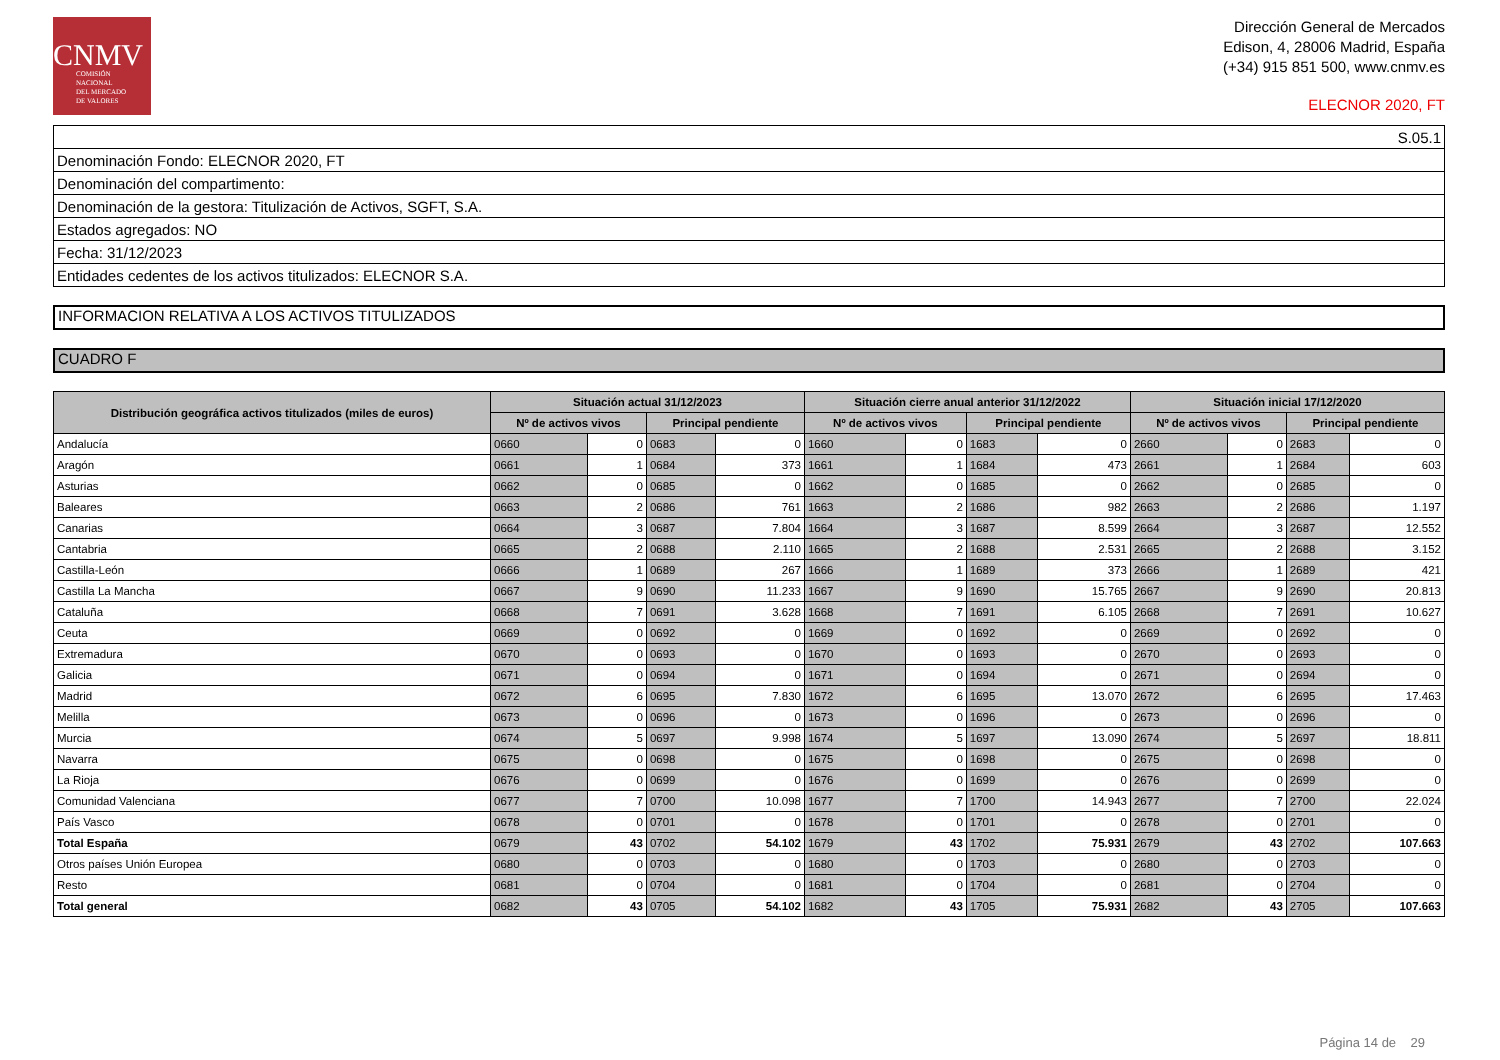CNMV
COMISIÓN
NACIONAL
DEL MERCADO
DE VALORES
Dirección General de Mercados
Edison, 4, 28006 Madrid, España
(+34) 915 851 500, www.cnmv.es
ELECNOR 2020, FT
| S.05.1 |
| Denominación Fondo: ELECNOR 2020, FT |
| Denominación del compartimento: |
| Denominación de la gestora: Titulización de Activos, SGFT, S.A. |
| Estados agregados: NO |
| Fecha: 31/12/2023 |
| Entidades cedentes de los activos titulizados: ELECNOR S.A. |
INFORMACION RELATIVA A LOS ACTIVOS TITULIZADOS
CUADRO F
| Distribución geográfica activos titulizados (miles de euros) | Situación actual 31/12/2023 | | | | Situación cierre anual anterior 31/12/2022 | | | | Situación inicial 17/12/2020 | | | |
| --- | --- | --- | --- | --- | --- | --- | --- | --- | --- | --- | --- | --- |
| | Nº de activos vivos | | Principal pendiente | | Nº de activos vivos | | Principal pendiente | | Nº de activos vivos | | Principal pendiente | |
| Andalucía | 0660 | 0 | 0683 | 0 | 1660 | 0 | 1683 | 0 | 2660 | 0 | 2683 | 0 |
| Aragón | 0661 | 1 | 0684 | 373 | 1661 | 1 | 1684 | 473 | 2661 | 1 | 2684 | 603 |
| Asturias | 0662 | 0 | 0685 | 0 | 1662 | 0 | 1685 | 0 | 2662 | 0 | 2685 | 0 |
| Baleares | 0663 | 2 | 0686 | 761 | 1663 | 2 | 1686 | 982 | 2663 | 2 | 2686 | 1.197 |
| Canarias | 0664 | 3 | 0687 | 7.804 | 1664 | 3 | 1687 | 8.599 | 2664 | 3 | 2687 | 12.552 |
| Cantabria | 0665 | 2 | 0688 | 2.110 | 1665 | 2 | 1688 | 2.531 | 2665 | 2 | 2688 | 3.152 |
| Castilla-León | 0666 | 1 | 0689 | 267 | 1666 | 1 | 1689 | 373 | 2666 | 1 | 2689 | 421 |
| Castilla La Mancha | 0667 | 9 | 0690 | 11.233 | 1667 | 9 | 1690 | 15.765 | 2667 | 9 | 2690 | 20.813 |
| Cataluña | 0668 | 7 | 0691 | 3.628 | 1668 | 7 | 1691 | 6.105 | 2668 | 7 | 2691 | 10.627 |
| Ceuta | 0669 | 0 | 0692 | 0 | 1669 | 0 | 1692 | 0 | 2669 | 0 | 2692 | 0 |
| Extremadura | 0670 | 0 | 0693 | 0 | 1670 | 0 | 1693 | 0 | 2670 | 0 | 2693 | 0 |
| Galicia | 0671 | 0 | 0694 | 0 | 1671 | 0 | 1694 | 0 | 2671 | 0 | 2694 | 0 |
| Madrid | 0672 | 6 | 0695 | 7.830 | 1672 | 6 | 1695 | 13.070 | 2672 | 6 | 2695 | 17.463 |
| Melilla | 0673 | 0 | 0696 | 0 | 1673 | 0 | 1696 | 0 | 2673 | 0 | 2696 | 0 |
| Murcia | 0674 | 5 | 0697 | 9.998 | 1674 | 5 | 1697 | 13.090 | 2674 | 5 | 2697 | 18.811 |
| Navarra | 0675 | 0 | 0698 | 0 | 1675 | 0 | 1698 | 0 | 2675 | 0 | 2698 | 0 |
| La Rioja | 0676 | 0 | 0699 | 0 | 1676 | 0 | 1699 | 0 | 2676 | 0 | 2699 | 0 |
| Comunidad Valenciana | 0677 | 7 | 0700 | 10.098 | 1677 | 7 | 1700 | 14.943 | 2677 | 7 | 2700 | 22.024 |
| País Vasco | 0678 | 0 | 0701 | 0 | 1678 | 0 | 1701 | 0 | 2678 | 0 | 2701 | 0 |
| Total España | 0679 | 43 | 0702 | 54.102 | 1679 | 43 | 1702 | 75.931 | 2679 | 43 | 2702 | 107.663 |
| Otros países Unión Europea | 0680 | 0 | 0703 | 0 | 1680 | 0 | 1703 | 0 | 2680 | 0 | 2703 | 0 |
| Resto | 0681 | 0 | 0704 | 0 | 1681 | 0 | 1704 | 0 | 2681 | 0 | 2704 | 0 |
| Total general | 0682 | 43 | 0705 | 54.102 | 1682 | 43 | 1705 | 75.931 | 2682 | 43 | 2705 | 107.663 |
Página 14 de 29